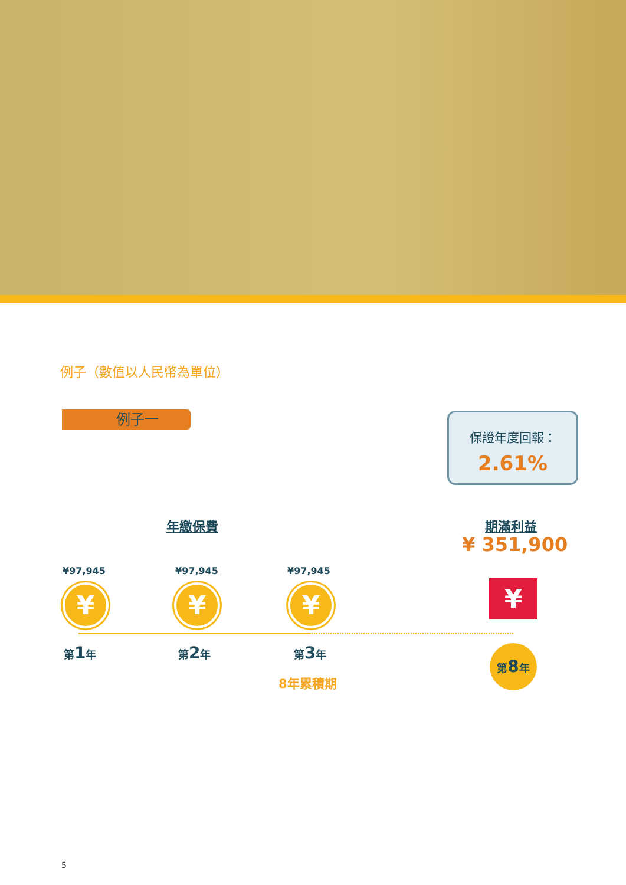例子（數值以人民幣為單位）
例子一
保證年度回報：
2.61%
年繳保費 期滿利益
¥ 351,900
¥97,945 ¥97,945 ¥97,945
¥ ¥ ¥ ¥
第1年 第2年 第3年 第8年
8年累積期
5